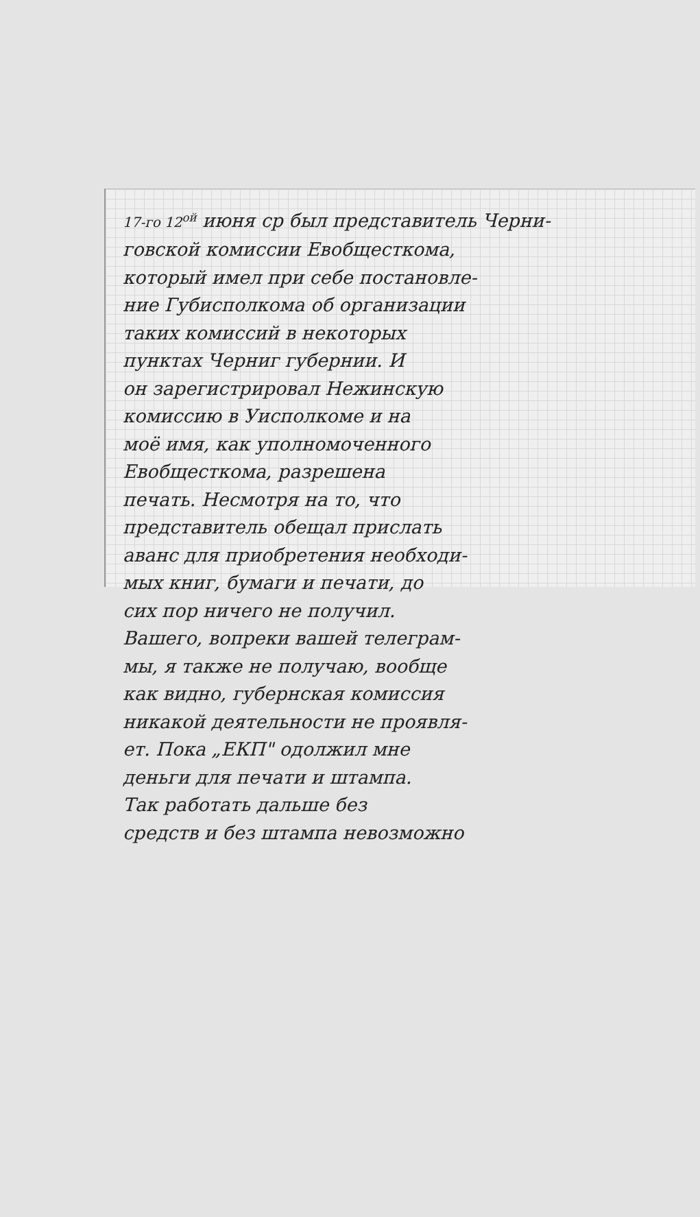17-го 12<sup>ой</sup> июня ср был представитель Черни-
говской комиссии Евобщесткома,
который имел при себе постановле-
ние Губисполкома об организации
таких комиссий в некоторых
пунктах Черниг губернии. И
он зарегистрировал Нежинскую
комиссию в Уисполкоме и на
моё имя, как уполномоченного
Евобщесткома, разрешена
печать. Несмотря на то, что
представитель обещал прислать
аванс для приобретения необходи-
мых книг, бумаги и печати, до
сих пор ничего не получил.
Вашего, вопреки вашей телеграм-
мы, я также не получаю, вообще
как видно, губернская комиссия
никакой деятельности не проявля-
ет. Пока „ЕКП" одолжил мне
деньги для печати и штампа.
Так работать дальше без
средств и без штампа невозможно